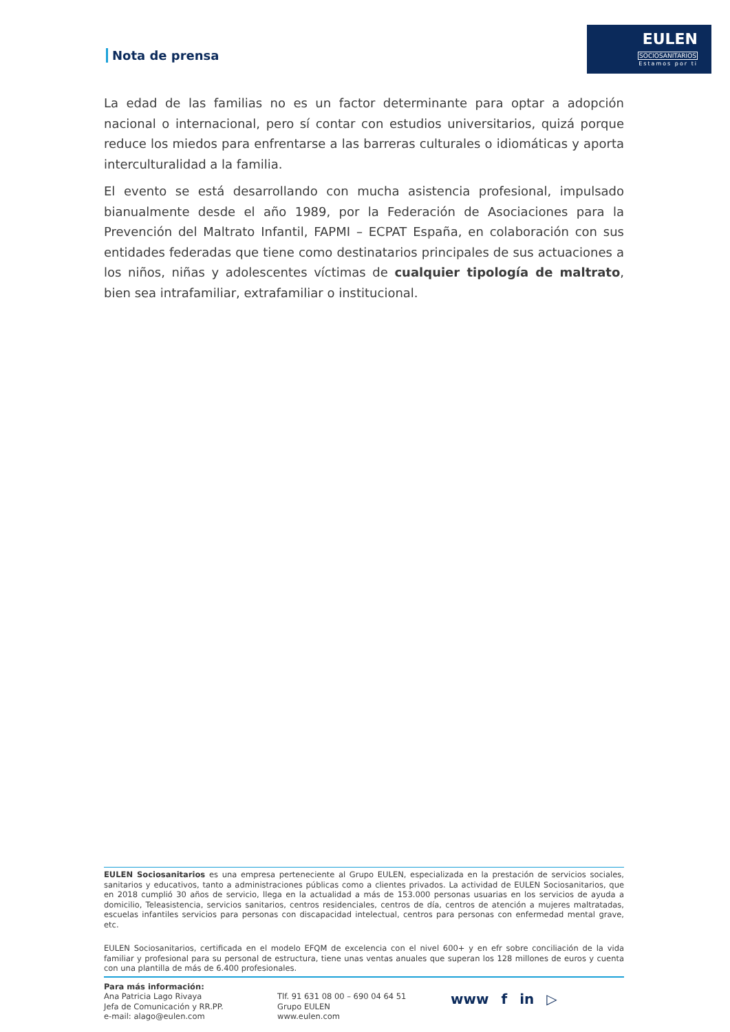EULEN
SOCIOSANITARIOS
Estamos por ti
Nota de prensa
La edad de las familias no es un factor determinante para optar a adopción nacional o internacional, pero sí contar con estudios universitarios, quizá porque reduce los miedos para enfrentarse a las barreras culturales o idiomáticas y aporta interculturalidad a la familia.
El evento se está desarrollando con mucha asistencia profesional, impulsado bianualmente desde el año 1989, por la Federación de Asociaciones para la Prevención del Maltrato Infantil, FAPMI – ECPAT España, en colaboración con sus entidades federadas que tiene como destinatarios principales de sus actuaciones a los niños, niñas y adolescentes víctimas de cualquier tipología de maltrato, bien sea intrafamiliar, extrafamiliar o institucional.
EULEN Sociosanitarios es una empresa perteneciente al Grupo EULEN, especializada en la prestación de servicios sociales, sanitarios y educativos, tanto a administraciones públicas como a clientes privados. La actividad de EULEN Sociosanitarios, que en 2018 cumplió 30 años de servicio, llega en la actualidad a más de 153.000 personas usuarias en los servicios de ayuda a domicilio, Teleasistencia, servicios sanitarios, centros residenciales, centros de día, centros de atención a mujeres maltratadas, escuelas infantiles servicios para personas con discapacidad intelectual, centros para personas con enfermedad mental grave, etc.
EULEN Sociosanitarios, certificada en el modelo EFQM de excelencia con el nivel 600+ y en efr sobre conciliación de la vida familiar y profesional para su personal de estructura, tiene unas ventas anuales que superan los 128 millones de euros y cuenta con una plantilla de más de 6.400 profesionales.
Para más información:
Ana Patricia Lago Rivaya
Jefa de Comunicación y RR.PP.
e-mail: alago@eulen.com
Tlf. 91 631 08 00 – 690 04 64 51
Grupo EULEN
www.eulen.com
www f in ▷